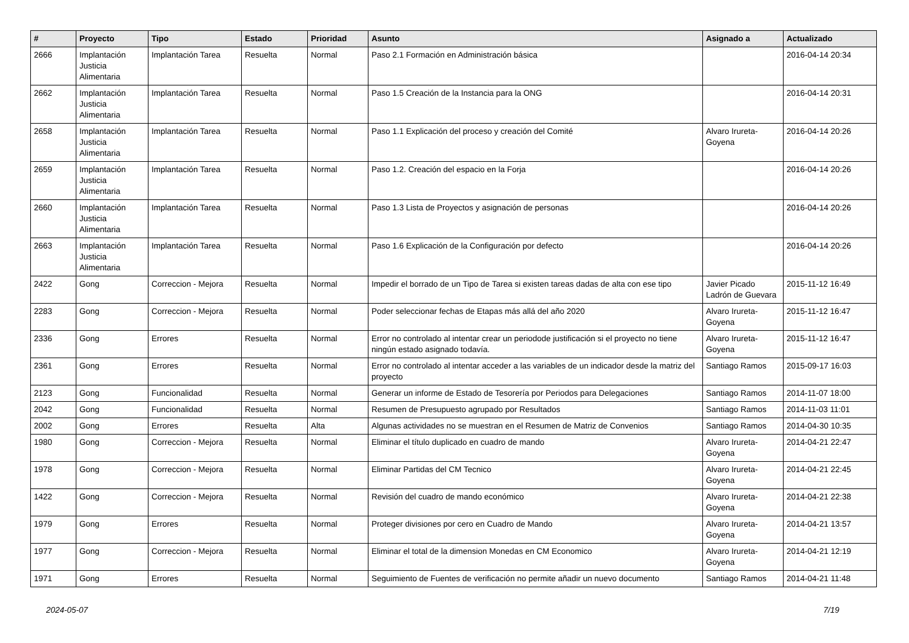| # | Proyecto | Tipo | Estado | Prioridad | Asunto | Asignado a | Actualizado |
| --- | --- | --- | --- | --- | --- | --- | --- |
| 2666 | Implantación Justicia Alimentaria | Implantación Tarea | Resuelta | Normal | Paso 2.1 Formación en Administración básica | | 2016-04-14 20:34 |
| 2662 | Implantación Justicia Alimentaria | Implantación Tarea | Resuelta | Normal | Paso 1.5 Creación de la Instancia para la ONG | | 2016-04-14 20:31 |
| 2658 | Implantación Justicia Alimentaria | Implantación Tarea | Resuelta | Normal | Paso 1.1 Explicación del proceso y creación del Comité | Alvaro Irureta-Goyena | 2016-04-14 20:26 |
| 2659 | Implantación Justicia Alimentaria | Implantación Tarea | Resuelta | Normal | Paso 1.2. Creación del espacio en la Forja | | 2016-04-14 20:26 |
| 2660 | Implantación Justicia Alimentaria | Implantación Tarea | Resuelta | Normal | Paso 1.3 Lista de Proyectos y asignación de personas | | 2016-04-14 20:26 |
| 2663 | Implantación Justicia Alimentaria | Implantación Tarea | Resuelta | Normal | Paso 1.6 Explicación de la Configuración por defecto | | 2016-04-14 20:26 |
| 2422 | Gong | Correccion - Mejora | Resuelta | Normal | Impedir el borrado de un Tipo de Tarea si existen tareas dadas de alta con ese tipo | Javier Picado Ladrón de Guevara | 2015-11-12 16:49 |
| 2283 | Gong | Correccion - Mejora | Resuelta | Normal | Poder seleccionar fechas de Etapas más allá del año 2020 | Alvaro Irureta-Goyena | 2015-11-12 16:47 |
| 2336 | Gong | Errores | Resuelta | Normal | Error no controlado al intentar crear un periodode justificación si el proyecto no tiene ningún estado asignado todavía. | Alvaro Irureta-Goyena | 2015-11-12 16:47 |
| 2361 | Gong | Errores | Resuelta | Normal | Error no controlado al intentar acceder a las variables de un indicador desde la matriz del proyecto | Santiago Ramos | 2015-09-17 16:03 |
| 2123 | Gong | Funcionalidad | Resuelta | Normal | Generar un informe de Estado de Tesorería por Periodos para Delegaciones | Santiago Ramos | 2014-11-07 18:00 |
| 2042 | Gong | Funcionalidad | Resuelta | Normal | Resumen de Presupuesto agrupado por Resultados | Santiago Ramos | 2014-11-03 11:01 |
| 2002 | Gong | Errores | Resuelta | Alta | Algunas actividades no se muestran en el Resumen de Matriz de Convenios | Santiago Ramos | 2014-04-30 10:35 |
| 1980 | Gong | Correccion - Mejora | Resuelta | Normal | Eliminar el título duplicado en cuadro de mando | Alvaro Irureta-Goyena | 2014-04-21 22:47 |
| 1978 | Gong | Correccion - Mejora | Resuelta | Normal | Eliminar Partidas del CM Tecnico | Alvaro Irureta-Goyena | 2014-04-21 22:45 |
| 1422 | Gong | Correccion - Mejora | Resuelta | Normal | Revisión del cuadro de mando económico | Alvaro Irureta-Goyena | 2014-04-21 22:38 |
| 1979 | Gong | Errores | Resuelta | Normal | Proteger divisiones por cero en Cuadro de Mando | Alvaro Irureta-Goyena | 2014-04-21 13:57 |
| 1977 | Gong | Correccion - Mejora | Resuelta | Normal | Eliminar el total de la dimension Monedas en CM Economico | Alvaro Irureta-Goyena | 2014-04-21 12:19 |
| 1971 | Gong | Errores | Resuelta | Normal | Seguimiento de Fuentes de verificación no permite añadir un nuevo documento | Santiago Ramos | 2014-04-21 11:48 |
2024-05-07 7/19